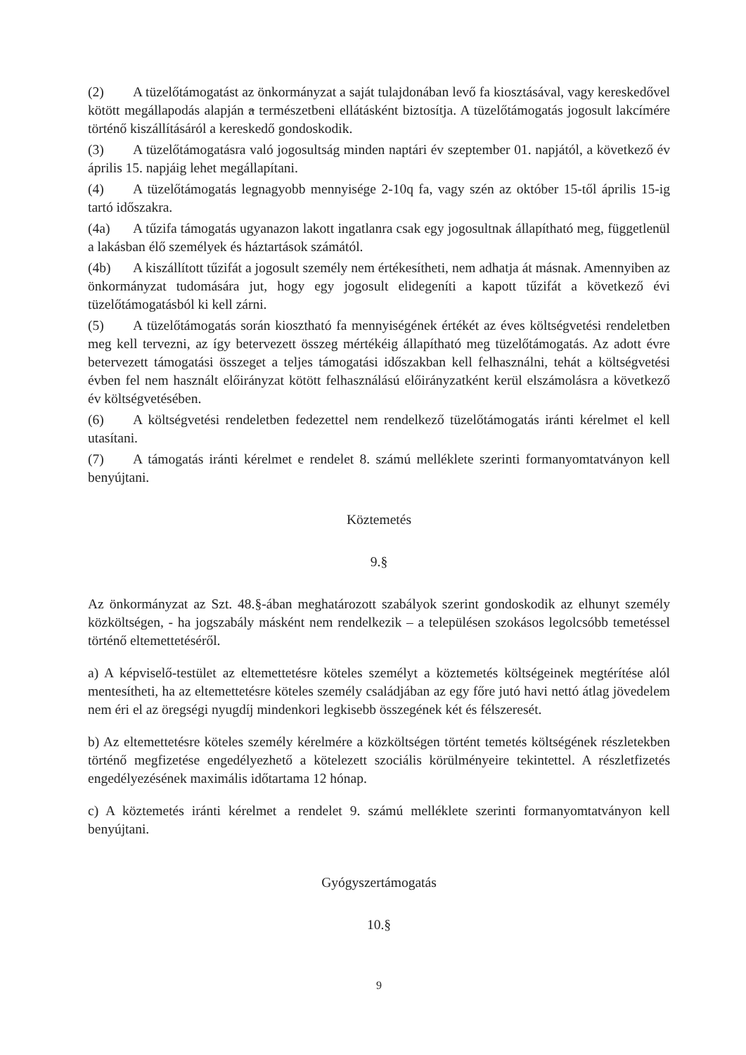(2) A tüzelőtámogatást az önkormányzat a saját tulajdonában levő fa kiosztásával, vagy kereskedővel kötött megállapodás alapján a természetbeni ellátásként biztosítja. A tüzelőtámogatás jogosult lakcímére történő kiszállításáról a kereskedő gondoskodik.
(3) A tüzelőtámogatásra való jogosultság minden naptári év szeptember 01. napjától, a következő év április 15. napjáig lehet megállapítani.
(4) A tüzelőtámogatás legnagyobb mennyisége 2-10q fa, vagy szén az október 15-től április 15-ig tartó időszakra.
(4a) A tűzifa támogatás ugyanazon lakott ingatlanra csak egy jogosultnak állapítható meg, függetlenül a lakásban élő személyek és háztartások számától.
(4b) A kiszállított tűzifát a jogosult személy nem értékesítheti, nem adhatja át másnak. Amennyiben az önkormányzat tudomására jut, hogy egy jogosult elidegeníti a kapott tűzifát a következő évi tüzelőtámogatásból ki kell zárni.
(5) A tüzelőtámogatás során kiosztható fa mennyiségének értékét az éves költségvetési rendeletben meg kell tervezni, az így betervezett összeg mértékéig állapítható meg tüzelőtámogatás. Az adott évre betervezett támogatási összeget a teljes támogatási időszakban kell felhasználni, tehát a költségvetési évben fel nem használt előirányzat kötött felhasználású előirányzatként kerül elszámolásra a következő év költségvetésében.
(6) A költségvetési rendeletben fedezettel nem rendelkező tüzelőtámogatás iránti kérelmet el kell utasítani.
(7) A támogatás iránti kérelmet e rendelet 8. számú melléklete szerinti formanyomtatványon kell benyújtani.
Köztemetés
9.§
Az önkormányzat az Szt. 48.§-ában meghatározott szabályok szerint gondoskodik az elhunyt személy közköltségen, - ha jogszabály másként nem rendelkezik – a településen szokásos legolcsóbb temetéssel történő eltemettetéséről.
a) A képviselő-testület az eltemettetésre köteles személyt a köztemetés költségeinek megtérítése alól mentesítheti, ha az eltemettetésre köteles személy családjában az egy főre jutó havi nettó átlag jövedelem nem éri el az öregségi nyugdíj mindenkori legkisebb összegének két és félszeresét.
b) Az eltemettetésre köteles személy kérelmére a közköltségen történt temetés költségének részletekben történő megfizetése engedélyezhető a kötelezett szociális körülményeire tekintettel. A részletfizetés engedélyezésének maximális időtartama 12 hónap.
c) A köztemetés iránti kérelmet a rendelet 9. számú melléklete szerinti formanyomtatványon kell benyújtani.
Gyógyszertámogatás
10.§
9